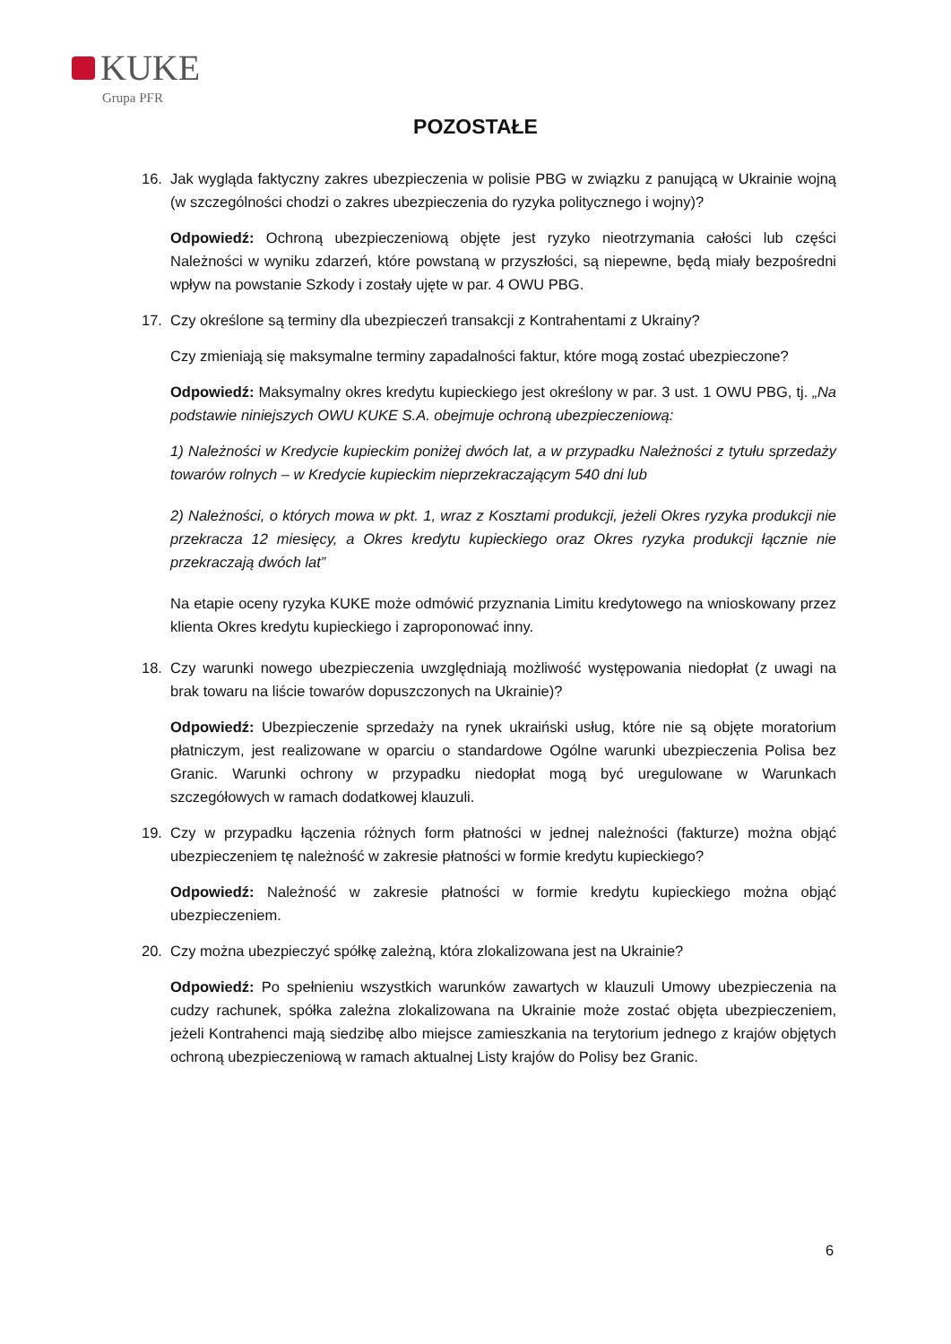KUKE
Grupa PFR
POZOSTAŁE
16. Jak wygląda faktyczny zakres ubezpieczenia w polisie PBG w związku z panującą w Ukrainie wojną (w szczególności chodzi o zakres ubezpieczenia do ryzyka politycznego i wojny)?
Odpowiedź: Ochroną ubezpieczeniową objęte jest ryzyko nieotrzymania całości lub części Należności w wyniku zdarzeń, które powstaną w przyszłości, są niepewne, będą miały bezpośredni wpływ na powstanie Szkody i zostały ujęte w par. 4 OWU PBG.
17. Czy określone są terminy dla ubezpieczeń transakcji z Kontrahentami z Ukrainy?
Czy zmieniają się maksymalne terminy zapadalności faktur, które mogą zostać ubezpieczone?
Odpowiedź: Maksymalny okres kredytu kupieckiego jest określony w par. 3 ust. 1 OWU PBG, tj. „Na podstawie niniejszych OWU KUKE S.A. obejmuje ochroną ubezpieczeniową:
1) Należności w Kredycie kupieckim poniżej dwóch lat, a w przypadku Należności z tytułu sprzedaży towarów rolnych – w Kredycie kupieckim nieprzekraczającym 540 dni lub
2) Należności, o których mowa w pkt. 1, wraz z Kosztami produkcji, jeżeli Okres ryzyka produkcji nie przekracza 12 miesięcy, a Okres kredytu kupieckiego oraz Okres ryzyka produkcji łącznie nie przekraczają dwóch lat”
Na etapie oceny ryzyka KUKE może odmówić przyznania Limitu kredytowego na wnioskowany przez klienta Okres kredytu kupieckiego i zaproponować inny.
18. Czy warunki nowego ubezpieczenia uwzględniają możliwość występowania niedopłat (z uwagi na brak towaru na liście towarów dopuszczonych na Ukrainie)?
Odpowiedź: Ubezpieczenie sprzedaży na rynek ukraiński usług, które nie są objęte moratorium płatniczym, jest realizowane w oparciu o standardowe Ogólne warunki ubezpieczenia Polisa bez Granic. Warunki ochrony w przypadku niedopłat mogą być uregulowane w Warunkach szczegółowych w ramach dodatkowej klauzuli.
19. Czy w przypadku łączenia różnych form płatności w jednej należności (fakturze) można objąć ubezpieczeniem tę należność w zakresie płatności w formie kredytu kupieckiego?
Odpowiedź: Należność w zakresie płatności w formie kredytu kupieckiego można objąć ubezpieczeniem.
20. Czy można ubezpieczyć spółkę zależną, która zlokalizowana jest na Ukrainie?
Odpowiedź: Po spełnieniu wszystkich warunków zawartych w klauzuli Umowy ubezpieczenia na cudzy rachunek, spółka zależna zlokalizowana na Ukrainie może zostać objęta ubezpieczeniem, jeżeli Kontrahenci mają siedzibę albo miejsce zamieszkania na terytorium jednego z krajów objętych ochroną ubezpieczeniową w ramach aktualnej Listy krajów do Polisy bez Granic.
6